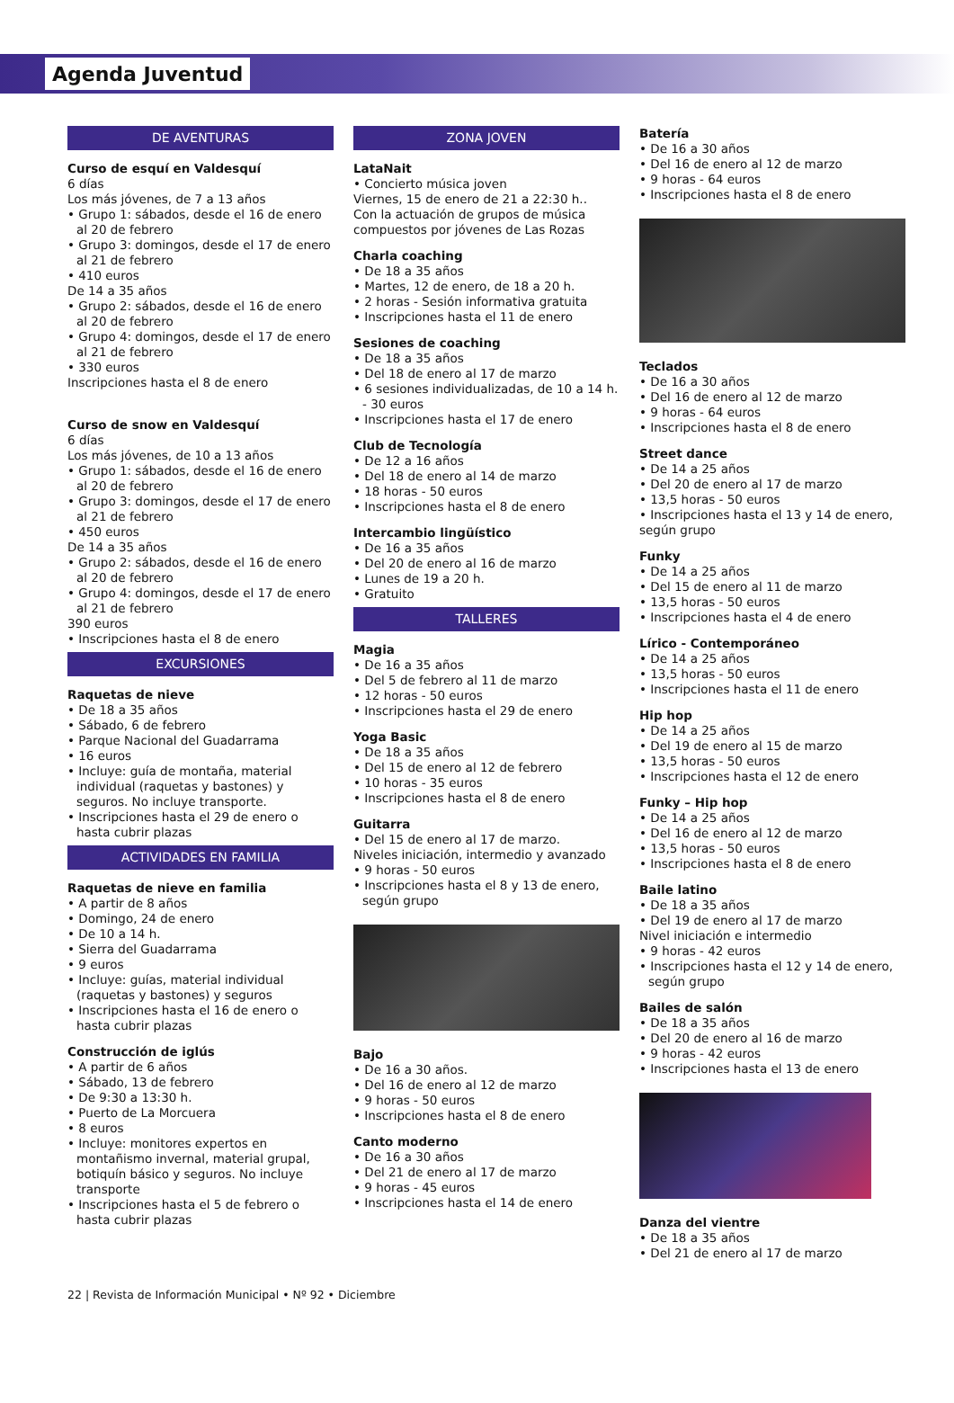Agenda Juventud
DE AVENTURAS
Curso de esquí en Valdesquí
6 días
Los más jóvenes, de 7 a 13 años
• Grupo 1: sábados, desde el 16 de enero al 20 de febrero
• Grupo 3: domingos, desde el 17 de enero al 21 de febrero
• 410 euros
De 14 a 35 años
• Grupo 2: sábados, desde el 16 de enero al 20 de febrero
• Grupo 4: domingos, desde el 17 de enero al 21 de febrero
• 330 euros
Inscripciones hasta el 8 de enero
Curso de snow en Valdesquí
6 días
Los más jóvenes, de 10 a 13 años
• Grupo 1: sábados, desde el 16 de enero al 20 de febrero
• Grupo 3: domingos, desde el 17 de enero al 21 de febrero
• 450 euros
De 14 a 35 años
• Grupo 2: sábados, desde el 16 de enero al 20 de febrero
• Grupo 4: domingos, desde el 17 de enero al 21 de febrero
390 euros
• Inscripciones hasta el 8 de enero
EXCURSIONES
Raquetas de nieve
• De 18 a 35 años
• Sábado, 6 de febrero
• Parque Nacional del Guadarrama
• 16 euros
• Incluye: guía de montaña, material individual (raquetas y bastones) y seguros. No incluye transporte.
• Inscripciones hasta el 29 de enero o hasta cubrir plazas
ACTIVIDADES EN FAMILIA
Raquetas de nieve en familia
• A partir de 8 años
• Domingo, 24 de enero
• De 10 a 14 h.
• Sierra del Guadarrama
• 9 euros
• Incluye: guías, material individual (raquetas y bastones) y seguros
• Inscripciones hasta el 16 de enero o hasta cubrir plazas
Construcción de iglús
• A partir de 6 años
• Sábado, 13 de febrero
• De 9:30 a 13:30 h.
• Puerto de La Morcuera
• 8 euros
• Incluye: monitores expertos en montañismo invernal, material grupal, botiquín básico y seguros. No incluye transporte
• Inscripciones hasta el 5 de febrero o hasta cubrir plazas
ZONA JOVEN
LataNait
• Concierto música joven
Viernes, 15 de enero de 21 a 22:30 h..
Con la actuación de grupos de música compuestos por jóvenes de Las Rozas
Charla coaching
• De 18 a 35 años
• Martes, 12 de enero, de 18 a 20 h.
• 2 horas - Sesión informativa gratuita
• Inscripciones hasta el 11 de enero
Sesiones de coaching
• De 18 a 35 años
• Del 18 de enero al 17 de marzo
• 6 sesiones individualizadas, de 10 a 14 h. - 30 euros
• Inscripciones hasta el 17 de enero
Club de Tecnología
• De 12 a 16 años
• Del 18 de enero al 14 de marzo
• 18 horas - 50 euros
• Inscripciones hasta el 8 de enero
Intercambio lingüístico
• De 16 a 35 años
• Del 20 de enero al 16 de marzo
• Lunes de 19 a 20 h.
• Gratuito
TALLERES
Magia
• De 16 a 35 años
• Del 5 de febrero al 11 de marzo
• 12 horas - 50 euros
• Inscripciones hasta el 29 de enero
Yoga Basic
• De 18 a 35 años
• Del 15 de enero al 12 de febrero
• 10 horas - 35 euros
• Inscripciones hasta el 8 de enero
Guitarra
• Del 15 de enero al 17 de marzo.
Niveles iniciación, intermedio y avanzado
• 9 horas - 50 euros
• Inscripciones hasta el 8 y 13 de enero, según grupo
Bajo
• De 16 a 30 años.
• Del 16 de enero al 12 de marzo
• 9 horas - 50 euros
• Inscripciones hasta el 8 de enero
Canto moderno
• De 16 a 30 años
• Del 21 de enero al 17 de marzo
• 9 horas - 45 euros
• Inscripciones hasta el 14 de enero
Batería
• De 16 a 30 años
• Del 16 de enero al 12 de marzo
• 9 horas - 64 euros
• Inscripciones hasta el 8 de enero
Teclados
• De 16 a 30 años
• Del 16 de enero al 12 de marzo
• 9 horas - 64 euros
• Inscripciones hasta el 8 de enero
Street dance
• De 14 a 25 años
• Del 20 de enero al 17 de marzo
• 13,5 horas - 50 euros
• Inscripciones hasta el 13 y 14 de enero, según grupo
Funky
• De 14 a 25 años
• Del 15 de enero al 11 de marzo
• 13,5 horas - 50 euros
• Inscripciones hasta el 4 de enero
Lírico - Contemporáneo
• De 14 a 25 años
• 13,5 horas - 50 euros
• Inscripciones hasta el 11 de enero
Hip hop
• De 14 a 25 años
• Del 19 de enero al 15 de marzo
• 13,5 horas - 50 euros
• Inscripciones hasta el 12 de enero
Funky – Hip hop
• De 14 a 25 años
• Del 16 de enero al 12 de marzo
• 13,5 horas - 50 euros
• Inscripciones hasta el 8 de enero
Baile latino
• De 18 a 35 años
• Del 19 de enero al 17 de marzo
Nivel iniciación e intermedio
• 9 horas - 42 euros
• Inscripciones hasta el 12 y 14 de enero, según grupo
Bailes de salón
• De 18 a 35 años
• Del 20 de enero al 16 de marzo
• 9 horas - 42 euros
• Inscripciones hasta el 13 de enero
Danza del vientre
• De 18 a 35 años
• Del 21 de enero al 17 de marzo
22 | Revista de Información Municipal • Nº 92 • Diciembre